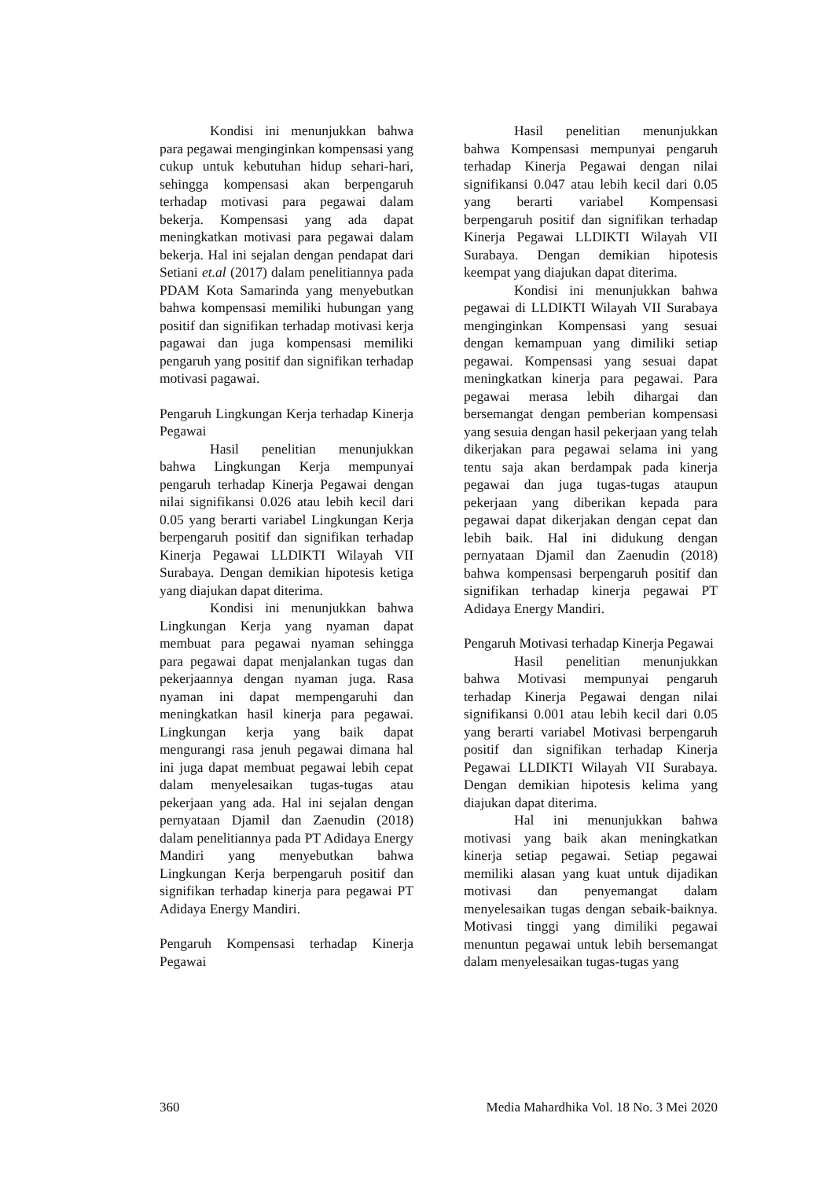Kondisi ini menunjukkan bahwa para pegawai menginginkan kompensasi yang cukup untuk kebutuhan hidup sehari-hari, sehingga kompensasi akan berpengaruh terhadap motivasi para pegawai dalam bekerja. Kompensasi yang ada dapat meningkatkan motivasi para pegawai dalam bekerja. Hal ini sejalan dengan pendapat dari Setiani et.al (2017) dalam penelitiannya pada PDAM Kota Samarinda yang menyebutkan bahwa kompensasi memiliki hubungan yang positif dan signifikan terhadap motivasi kerja pagawai dan juga kompensasi memiliki pengaruh yang positif dan signifikan terhadap motivasi pagawai.
Pengaruh Lingkungan Kerja terhadap Kinerja Pegawai
Hasil penelitian menunjukkan bahwa Lingkungan Kerja mempunyai pengaruh terhadap Kinerja Pegawai dengan nilai signifikansi 0.026 atau lebih kecil dari 0.05 yang berarti variabel Lingkungan Kerja berpengaruh positif dan signifikan terhadap Kinerja Pegawai LLDIKTI Wilayah VII Surabaya. Dengan demikian hipotesis ketiga yang diajukan dapat diterima.
Kondisi ini menunjukkan bahwa Lingkungan Kerja yang nyaman dapat membuat para pegawai nyaman sehingga para pegawai dapat menjalankan tugas dan pekerjaannya dengan nyaman juga. Rasa nyaman ini dapat mempengaruhi dan meningkatkan hasil kinerja para pegawai. Lingkungan kerja yang baik dapat mengurangi rasa jenuh pegawai dimana hal ini juga dapat membuat pegawai lebih cepat dalam menyelesaikan tugas-tugas atau pekerjaan yang ada. Hal ini sejalan dengan pernyataan Djamil dan Zaenudin (2018) dalam penelitiannya pada PT Adidaya Energy Mandiri yang menyebutkan bahwa Lingkungan Kerja berpengaruh positif dan signifikan terhadap kinerja para pegawai PT Adidaya Energy Mandiri.
Pengaruh Kompensasi terhadap Kinerja Pegawai
Hasil penelitian menunjukkan bahwa Kompensasi mempunyai pengaruh terhadap Kinerja Pegawai dengan nilai signifikansi 0.047 atau lebih kecil dari 0.05 yang berarti variabel Kompensasi berpengaruh positif dan signifikan terhadap Kinerja Pegawai LLDIKTI Wilayah VII Surabaya. Dengan demikian hipotesis keempat yang diajukan dapat diterima.
Kondisi ini menunjukkan bahwa pegawai di LLDIKTI Wilayah VII Surabaya menginginkan Kompensasi yang sesuai dengan kemampuan yang dimiliki setiap pegawai. Kompensasi yang sesuai dapat meningkatkan kinerja para pegawai. Para pegawai merasa lebih dihargai dan bersemangat dengan pemberian kompensasi yang sesuia dengan hasil pekerjaan yang telah dikerjakan para pegawai selama ini yang tentu saja akan berdampak pada kinerja pegawai dan juga tugas-tugas ataupun pekerjaan yang diberikan kepada para pegawai dapat dikerjakan dengan cepat dan lebih baik. Hal ini didukung dengan pernyataan Djamil dan Zaenudin (2018) bahwa kompensasi berpengaruh positif dan signifikan terhadap kinerja pegawai PT Adidaya Energy Mandiri.
Pengaruh Motivasi terhadap Kinerja Pegawai
Hasil penelitian menunjukkan bahwa Motivasi mempunyai pengaruh terhadap Kinerja Pegawai dengan nilai signifikansi 0.001 atau lebih kecil dari 0.05 yang berarti variabel Motivasi berpengaruh positif dan signifikan terhadap Kinerja Pegawai LLDIKTI Wilayah VII Surabaya. Dengan demikian hipotesis kelima yang diajukan dapat diterima.
Hal ini menunjukkan bahwa motivasi yang baik akan meningkatkan kinerja setiap pegawai. Setiap pegawai memiliki alasan yang kuat untuk dijadikan motivasi dan penyemangat dalam menyelesaikan tugas dengan sebaik-baiknya. Motivasi tinggi yang dimiliki pegawai menuntun pegawai untuk lebih bersemangat dalam menyelesaikan tugas-tugas yang
360 Media Mahardhika Vol. 18 No. 3 Mei 2020